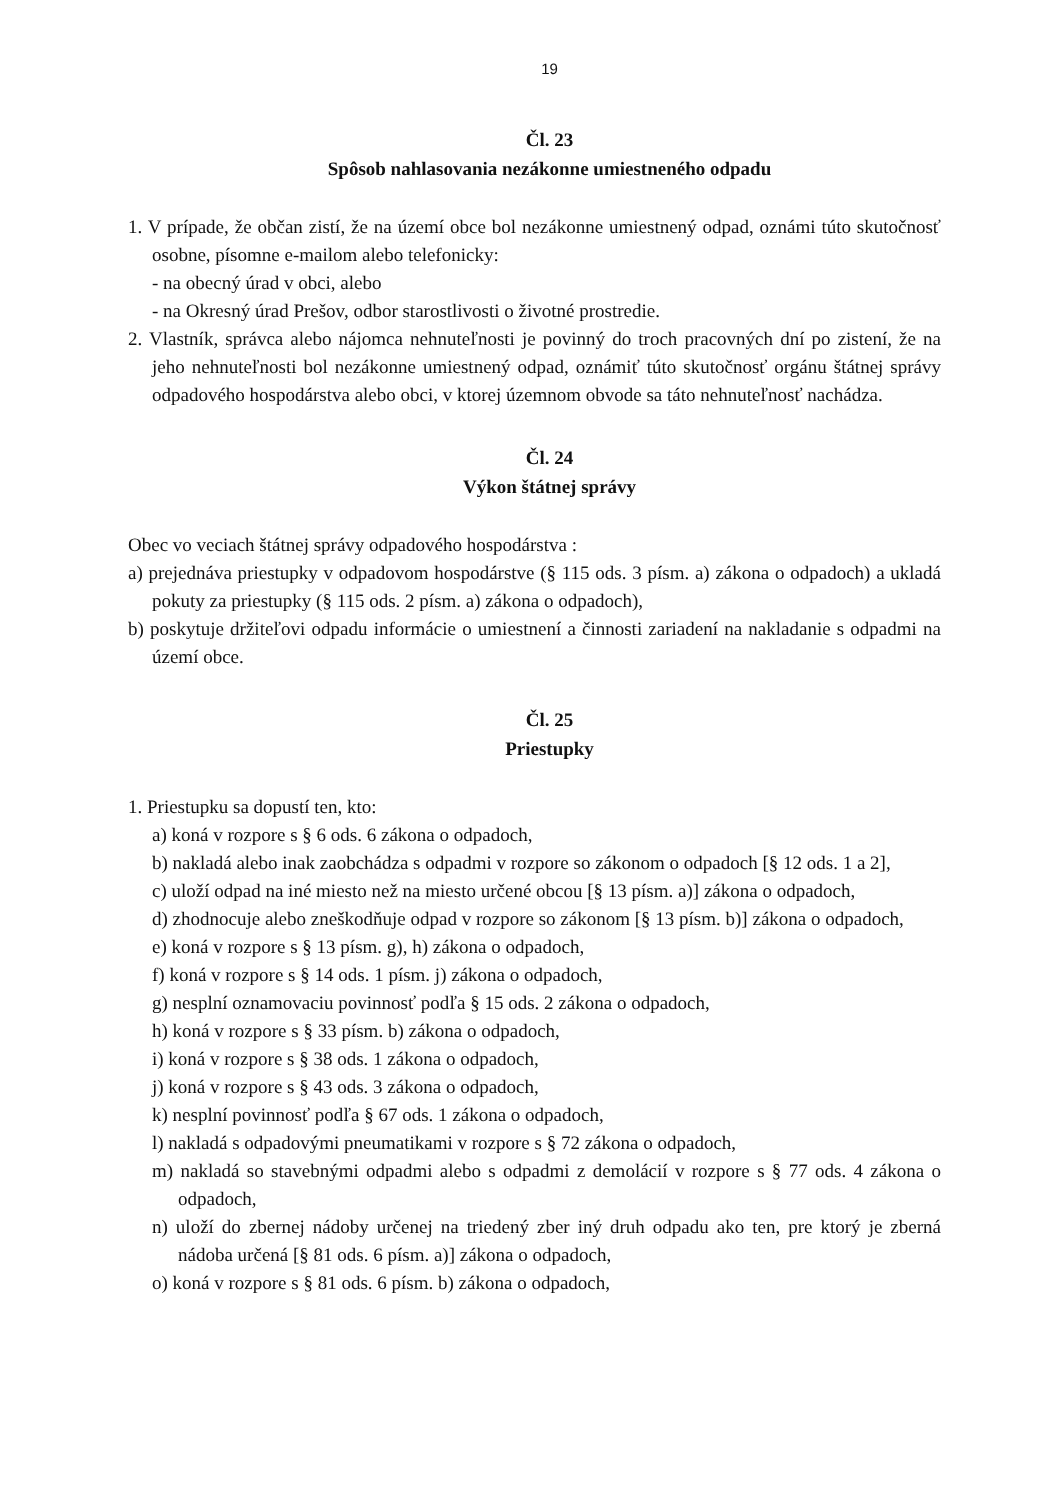19
Čl. 23
Spôsob nahlasovania nezákonne umiestneného odpadu
1. V prípade, že občan zistí, že na území obce bol nezákonne umiestnený odpad, oznámi túto skutočnosť osobne, písomne e-mailom alebo telefonicky:
- na obecný úrad v obci, alebo
- na Okresný úrad Prešov, odbor starostlivosti o životné prostredie.
2. Vlastník, správca alebo nájomca nehnuteľnosti je povinný do troch pracovných dní po zistení, že na jeho nehnuteľnosti bol nezákonne umiestnený odpad, oznámiť túto skutočnosť orgánu štátnej správy odpadového hospodárstva alebo obci, v ktorej územnom obvode sa táto nehnuteľnosť nachádza.
Čl. 24
Výkon štátnej správy
Obec vo veciach štátnej správy odpadového hospodárstva :
a) prejednáva priestupky v odpadovom hospodárstve (§ 115 ods. 3 písm. a) zákona o odpadoch) a ukladá pokuty za priestupky (§ 115 ods. 2 písm. a) zákona o odpadoch),
b) poskytuje držiteľovi odpadu informácie o umiestnení a činnosti zariadení na nakladanie s odpadmi na území obce.
Čl. 25
Priestupky
1. Priestupku sa dopustí ten, kto:
a) koná v rozpore s § 6 ods. 6 zákona o odpadoch,
b) nakladá alebo inak zaobchádza s odpadmi v rozpore so zákonom o odpadoch [§ 12 ods. 1 a 2],
c) uloží odpad na iné miesto než na miesto určené obcou [§ 13 písm. a)] zákona o odpadoch,
d) zhodnocuje alebo zneškodňuje odpad v rozpore so zákonom [§ 13 písm. b)] zákona o odpadoch,
e) koná v rozpore s § 13 písm. g), h) zákona o odpadoch,
f) koná v rozpore s § 14 ods. 1 písm. j) zákona o odpadoch,
g) nesplní oznamovaciu povinnosť podľa § 15 ods. 2 zákona o odpadoch,
h) koná v rozpore s § 33 písm. b) zákona o odpadoch,
i) koná v rozpore s § 38 ods. 1 zákona o odpadoch,
j) koná v rozpore s § 43 ods. 3 zákona o odpadoch,
k) nesplní povinnosť podľa § 67 ods. 1 zákona o odpadoch,
l) nakladá s odpadovými pneumatikami v rozpore s § 72 zákona o odpadoch,
m) nakladá so stavebnými odpadmi alebo s odpadmi z demolácií v rozpore s § 77 ods. 4 zákona o odpadoch,
n) uloží do zbernej nádoby určenej na triedený zber iný druh odpadu ako ten, pre ktorý je zberná nádoba určená [§ 81 ods. 6 písm. a)] zákona o odpadoch,
o) koná v rozpore s § 81 ods. 6 písm. b) zákona o odpadoch,